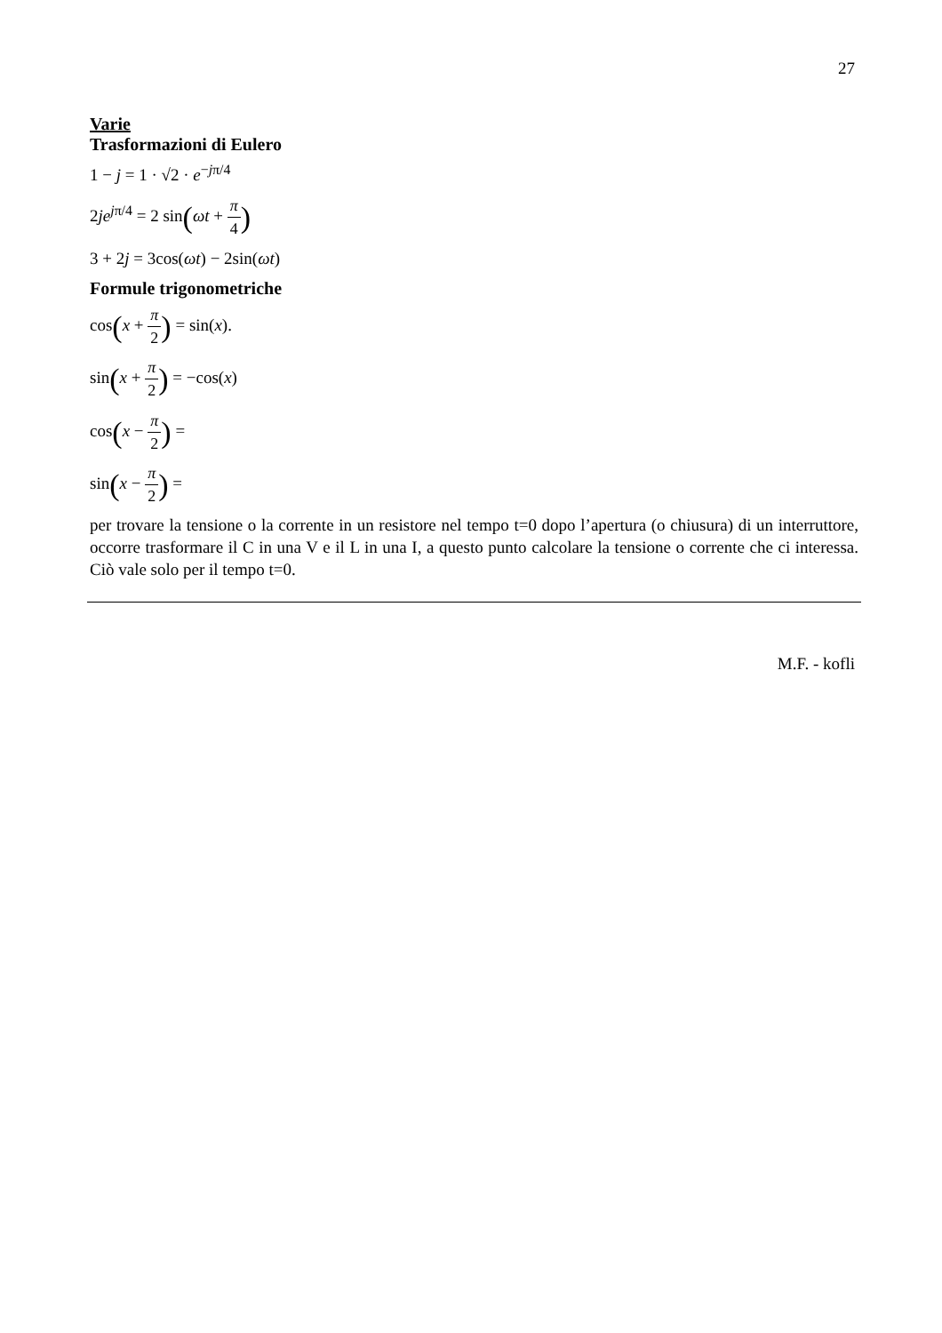27
Varie
Trasformazioni di Eulero
1 − j = 1 · √2 · e<sup>−jπ/4</sup>
2je<sup>jπ/4</sup> = 2 sin(ωt + π 4)
3 + 2j = 3cos(ωt) − 2sin(ωt)
Formule trigonometriche
cos(x + π 2) = sin(x).
sin(x + π 2) = −cos(x)
cos(x − π 2) =
sin(x − π 2) =
per trovare la tensione o la corrente in un resistore nel tempo t=0 dopo l’apertura (o chiusura) di un interruttore, occorre trasformare il C in una V e il L in una I, a questo punto calcolare la tensione o corrente che ci interessa. Ciò vale solo per il tempo t=0.
M.F. - kofli